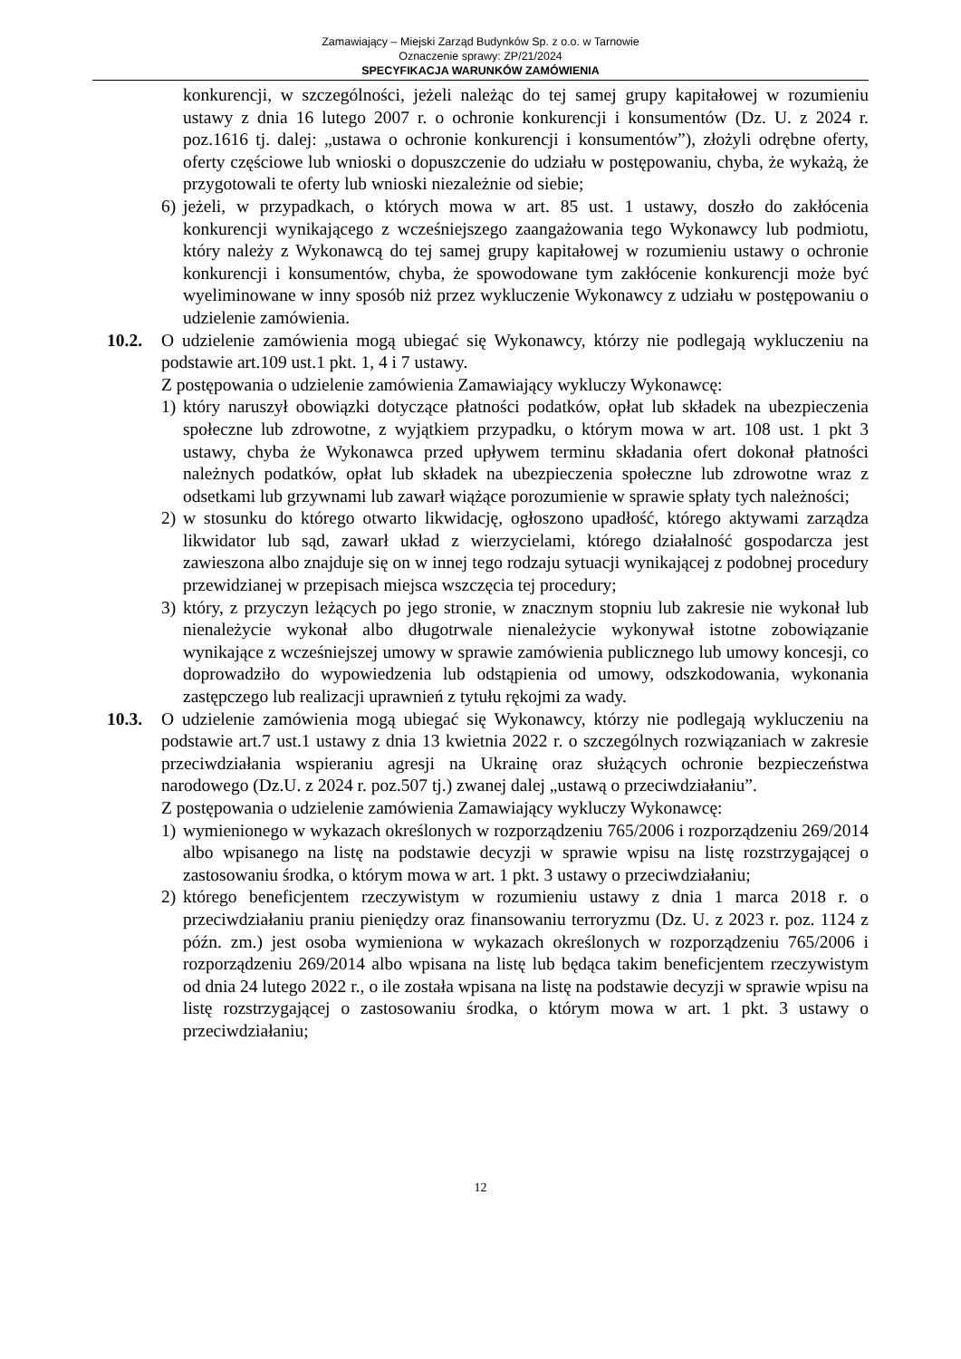Zamawiający – Miejski Zarząd Budynków Sp. z o.o. w Tarnowie
Oznaczenie sprawy: ZP/21/2024
SPECYFIKACJA WARUNKÓW ZAMÓWIENIA
konkurencji, w szczególności, jeżeli należąc do tej samej grupy kapitałowej w rozumieniu ustawy z dnia 16 lutego 2007 r. o ochronie konkurencji i konsumentów (Dz. U. z 2024 r. poz.1616 tj. dalej: „ustawa o ochronie konkurencji i konsumentów”), złożyli odrębne oferty, oferty częściowe lub wnioski o dopuszczenie do udziału w postępowaniu, chyba, że wykażą, że przygotowali te oferty lub wnioski niezależnie od siebie;
6) jeżeli, w przypadkach, o których mowa w art. 85 ust. 1 ustawy, doszło do zakłócenia konkurencji wynikającego z wcześniejszego zaangażowania tego Wykonawcy lub podmiotu, który należy z Wykonawcą do tej samej grupy kapitałowej w rozumieniu ustawy o ochronie konkurencji i konsumentów, chyba, że spowodowane tym zakłócenie konkurencji może być wyeliminowane w inny sposób niż przez wykluczenie Wykonawcy z udziału w postępowaniu o udzielenie zamówienia.
10.2. O udzielenie zamówienia mogą ubiegać się Wykonawcy, którzy nie podlegają wykluczeniu na podstawie art.109 ust.1 pkt. 1, 4 i 7 ustawy.
Z postępowania o udzielenie zamówienia Zamawiający wykluczy Wykonawcę:
1) który naruszył obowiązki dotyczące płatności podatków, opłat lub składek na ubezpieczenia społeczne lub zdrowotne, z wyjątkiem przypadku, o którym mowa w art. 108 ust. 1 pkt 3 ustawy, chyba że Wykonawca przed upływem terminu składania ofert dokonał płatności należnych podatków, opłat lub składek na ubezpieczenia społeczne lub zdrowotne wraz z odsetkami lub grzywnami lub zawarł wiążące porozumienie w sprawie spłaty tych należności;
2) w stosunku do którego otwarto likwidację, ogłoszono upadłość, którego aktywami zarządza likwidator lub sąd, zawarł układ z wierzycielami, którego działalność gospodarcza jest zawieszona albo znajduje się on w innej tego rodzaju sytuacji wynikającej z podobnej procedury przewidzianej w przepisach miejsca wszczęcia tej procedury;
3) który, z przyczyn leżących po jego stronie, w znacznym stopniu lub zakresie nie wykonał lub nienależycie wykonał albo długotrwale nienależycie wykonywał istotne zobowiązanie wynikające z wcześniejszej umowy w sprawie zamówienia publicznego lub umowy koncesji, co doprowadziło do wypowiedzenia lub odstąpienia od umowy, odszkodowania, wykonania zastępczego lub realizacji uprawnień z tytułu rękojmi za wady.
10.3. O udzielenie zamówienia mogą ubiegać się Wykonawcy, którzy nie podlegają wykluczeniu na podstawie art.7 ust.1 ustawy z dnia 13 kwietnia 2022 r. o szczególnych rozwiązaniach w zakresie przeciwdziałania wspieraniu agresji na Ukrainę oraz służących ochronie bezpieczeństwa narodowego (Dz.U. z 2024 r. poz.507 tj.) zwanej dalej „ustawą o przeciwdziałaniu”.
Z postępowania o udzielenie zamówienia Zamawiający wykluczy Wykonawcę:
1) wymienionego w wykazach określonych w rozporządzeniu 765/2006 i rozporządzeniu 269/2014 albo wpisanego na listę na podstawie decyzji w sprawie wpisu na listę rozstrzygającej o zastosowaniu środka, o którym mowa w art. 1 pkt. 3 ustawy o przeciwdziałaniu;
2) którego beneficjentem rzeczywistym w rozumieniu ustawy z dnia 1 marca 2018 r. o przeciwdziałaniu praniu pieniędzy oraz finansowaniu terroryzmu (Dz. U. z 2023 r. poz. 1124 z późn. zm.) jest osoba wymieniona w wykazach określonych w rozporządzeniu 765/2006 i rozporządzeniu 269/2014 albo wpisana na listę lub będąca takim beneficjentem rzeczywistym od dnia 24 lutego 2022 r., o ile została wpisana na listę na podstawie decyzji w sprawie wpisu na listę rozstrzygającej o zastosowaniu środka, o którym mowa w art. 1 pkt. 3 ustawy o przeciwdziałaniu;
12